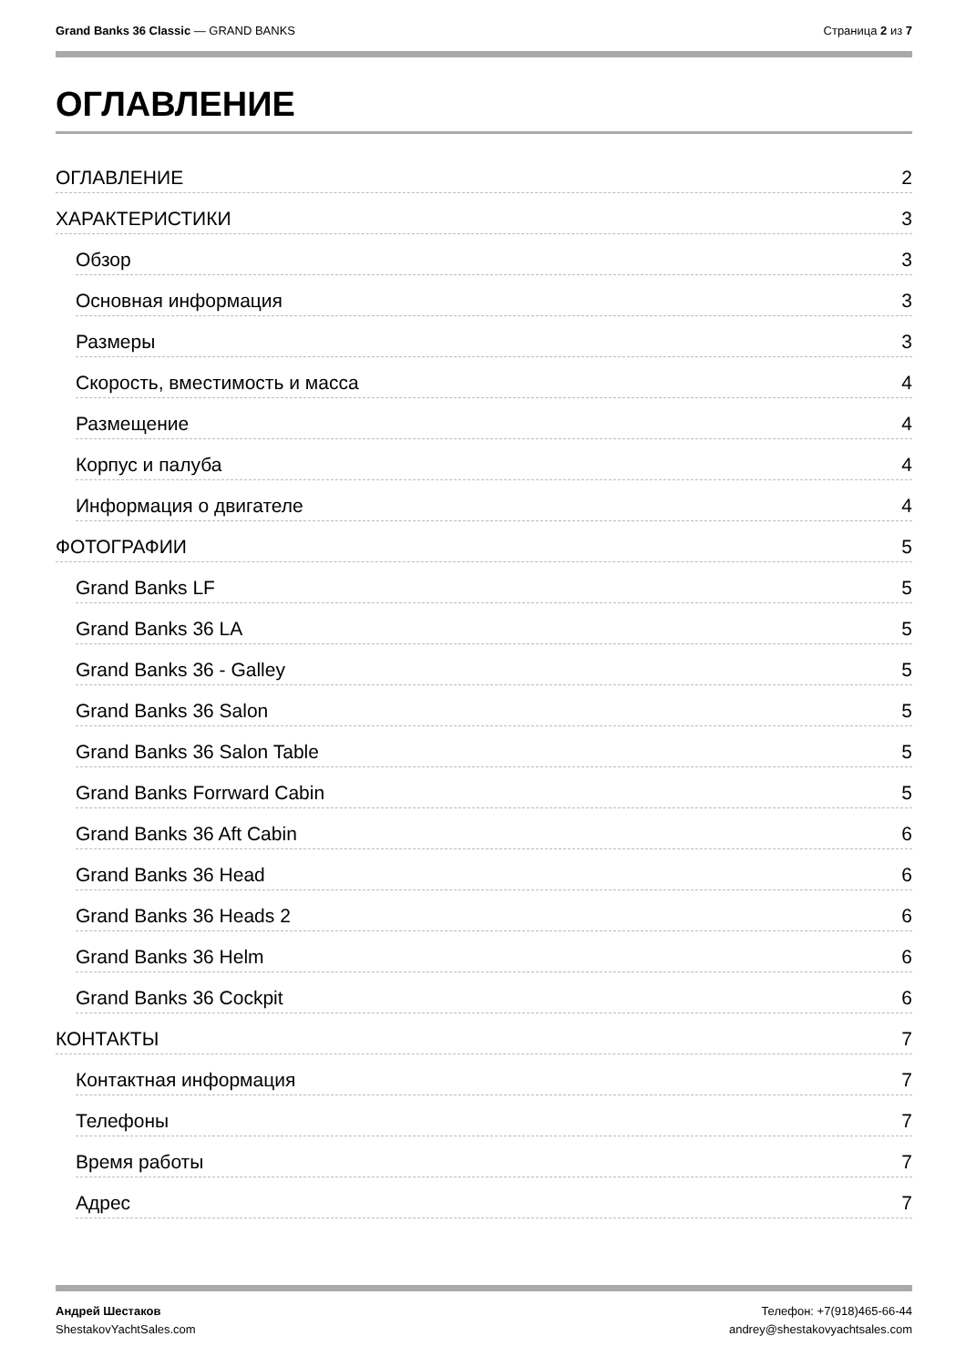Grand Banks 36 Classic — GRAND BANKS
Страница 2 из 7
ОГЛАВЛЕНИЕ
ОГЛАВЛЕНИЕ 2
ХАРАКТЕРИСТИКИ 3
Обзор 3
Основная информация 3
Размеры 3
Скорость, вместимость и масса 4
Размещение 4
Корпус и палуба 4
Информация о двигателе 4
ФОТОГРАФИИ 5
Grand Banks LF 5
Grand Banks 36 LA 5
Grand Banks 36 - Galley 5
Grand Banks 36 Salon 5
Grand Banks 36 Salon Table 5
Grand Banks Forrward Cabin 5
Grand Banks 36 Aft Cabin 6
Grand Banks 36 Head 6
Grand Banks 36 Heads 2 6
Grand Banks 36 Helm 6
Grand Banks 36 Cockpit 6
КОНТАКТЫ 7
Контактная информация 7
Телефоны 7
Время работы 7
Адрес 7
Андрей Шестаков
ShestakovYachtSales.com
Телефон: +7(918)465-66-44
andrey@shestakovyachtsales.com